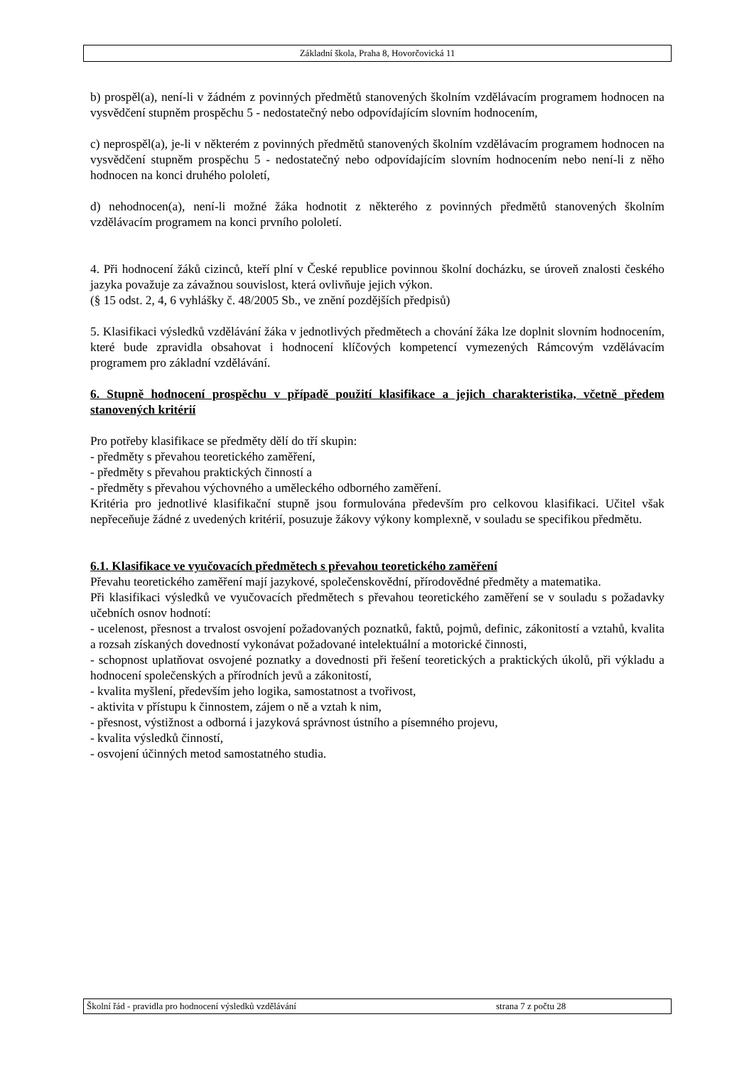Základní škola, Praha 8, Hovorčovická 11
b) prospěl(a), není-li v žádném z povinných předmětů stanovených školním vzdělávacím programem hodnocen na vysvědčení stupněm prospěchu 5 - nedostatečný nebo odpovídajícím slovním hodnocením,
c) neprospěl(a), je-li v některém z povinných předmětů stanovených školním vzdělávacím programem hodnocen na vysvědčení stupněm prospěchu 5 - nedostatečný nebo odpovídajícím slovním hodnocením nebo není-li z něho hodnocen na konci druhého pololetí,
d) nehodnocen(a), není-li možné žáka hodnotit z některého z povinných předmětů stanovených školním vzdělávacím programem na konci prvního pololetí.
4. Při hodnocení žáků cizinců, kteří plní v České republice povinnou školní docházku, se úroveň znalosti českého jazyka považuje za závažnou souvislost, která ovlivňuje jejich výkon.
(§ 15 odst. 2, 4, 6 vyhlášky č. 48/2005 Sb., ve znění pozdějších předpisů)
5. Klasifikaci výsledků vzdělávání žáka v jednotlivých předmětech a chování žáka lze doplnit slovním hodnocením, které bude zpravidla obsahovat i hodnocení klíčových kompetencí vymezených Rámcovým vzdělávacím programem pro základní vzdělávání.
6. Stupně hodnocení prospěchu v případě použití klasifikace a jejich charakteristika, včetně předem stanovených kritérií
Pro potřeby klasifikace se předměty dělí do tří skupin:
- předměty s převahou teoretického zaměření,
- předměty s převahou praktických činností a
- předměty s převahou výchovného a uměleckého odborného zaměření.
Kritéria pro jednotlivé klasifikační stupně jsou formulována především pro celkovou klasifikaci. Učitel však nepřeceňuje žádné z uvedených kritérií, posuzuje žákovy výkony komplexně, v souladu se specifikou předmětu.
6.1. Klasifikace ve vyučovacích předmětech s převahou teoretického zaměření
Převahu teoretického zaměření mají jazykové, společenskovědní, přírodovědné předměty a matematika.
Při klasifikaci výsledků ve vyučovacích předmětech s převahou teoretického zaměření se v souladu s požadavky učebních osnov hodnotí:
- ucelenost, přesnost a trvalost osvojení požadovaných poznatků, faktů, pojmů, definic, zákonitostí a vztahů, kvalita a rozsah získaných dovedností vykonávat požadované intelektuální a motorické činnosti,
- schopnost uplatňovat osvojené poznatky a dovednosti při řešení teoretických a praktických úkolů, při výkladu a hodnocení společenských a přírodních jevů a zákonitostí,
- kvalita myšlení, především jeho logika, samostatnost a tvořivost,
- aktivita v přístupu k činnostem, zájem o ně a vztah k nim,
- přesnost, výstižnost a odborná i jazyková správnost ústního a písemného projevu,
- kvalita výsledků činností,
- osvojení účinných metod samostatného studia.
Školní řád - pravidla pro hodnocení výsledků vzdělávání strana 7 z počtu 28